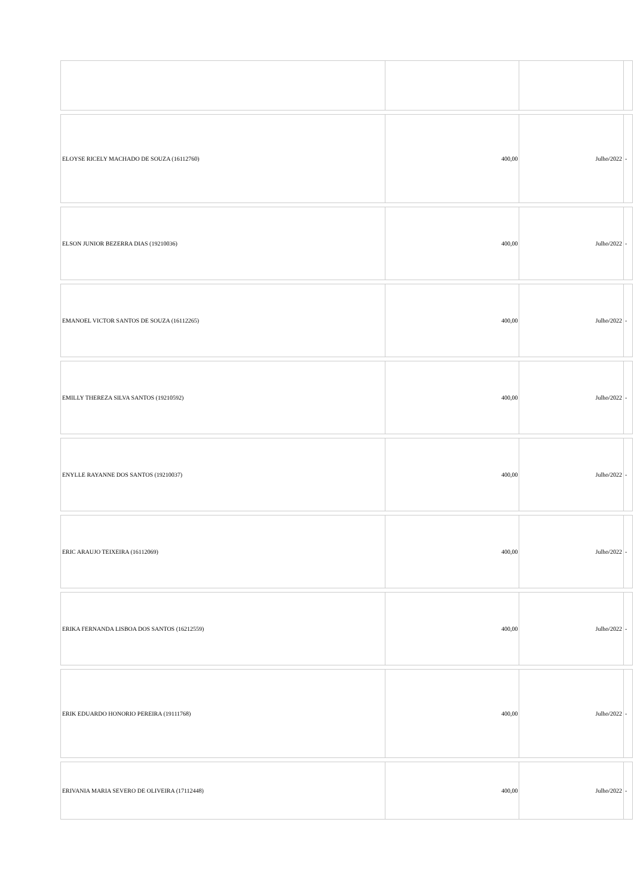| ELOYSE RICELY MACHADO DE SOUZA (16112760) | 400,00 | Julho/2022 | - |
| ELSON JUNIOR BEZERRA DIAS (19210036) | 400,00 | Julho/2022 | - |
| EMANOEL VICTOR SANTOS DE SOUZA (16112265) | 400,00 | Julho/2022 | - |
| EMILLY THEREZA SILVA SANTOS (19210592) | 400,00 | Julho/2022 | - |
| ENYLLE RAYANNE DOS SANTOS (19210037) | 400,00 | Julho/2022 | - |
| ERIC ARAUJO TEIXEIRA (16112069) | 400,00 | Julho/2022 | - |
| ERIKA FERNANDA LISBOA DOS SANTOS (16212559) | 400,00 | Julho/2022 | - |
| ERIK EDUARDO HONORIO PEREIRA (19111768) | 400,00 | Julho/2022 | - |
| ERIVANIA MARIA SEVERO DE OLIVEIRA (17112448) | 400,00 | Julho/2022 | - |